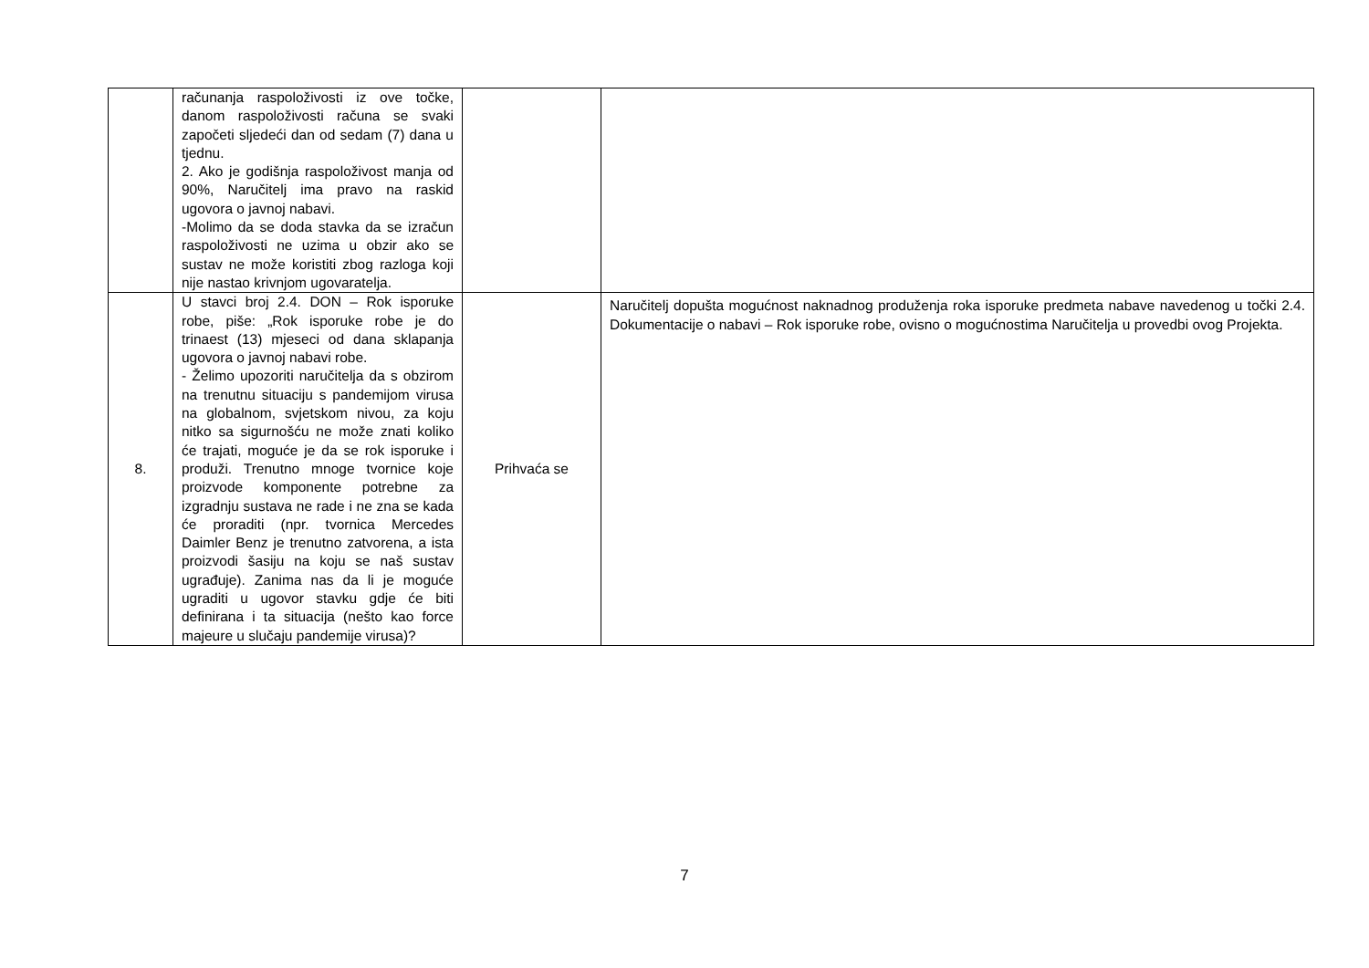| | računanja raspoloživosti iz ove točke, danom raspoloživosti računa se svaki započeti sljedeći dan od sedam (7) dana u tjednu. 2. Ako je godišnja raspoloživost manja od 90%, Naručitelj ima pravo na raskid ugovora o javnoj nabavi. -Molimo da se doda stavka da se izračun raspoloživosti ne uzima u obzir ako se sustav ne može koristiti zbog razloga koji nije nastao krivnjom ugovaratelja. | | |
| 8. | U stavci broj 2.4. DON – Rok isporuke robe, piše: „Rok isporuke robe je do trinaest (13) mjeseci od dana sklapanja ugovora o javnoj nabavi robe. - Želimo upozoriti naručitelja da s obzirom na trenutnu situaciju s pandemijom virusa na globalnom, svjetskom nivou, za koju nitko sa sigurnošću ne može znati koliko će trajati, moguće je da se rok isporuke i produži. Trenutno mnoge tvornice koje proizvode komponente potrebne za izgradnju sustava ne rade i ne zna se kada će proraditi (npr. tvornica Mercedes Daimler Benz je trenutno zatvorena, a ista proizvodi šasiju na koju se naš sustav ugrađuje). Zanima nas da li je moguće ugraditi u ugovor stavku gdje će biti definirana i ta situacija (nešto kao force majeure u slučaju pandemije virusa)? | Prihvaća se | Naručitelj dopušta mogućnost naknadnog produženja roka isporuke predmeta nabave navedenog u točki 2.4. Dokumentacije o nabavi – Rok isporuke robe, ovisno o mogućnostima Naručitelja u provedbi ovog Projekta. |
7